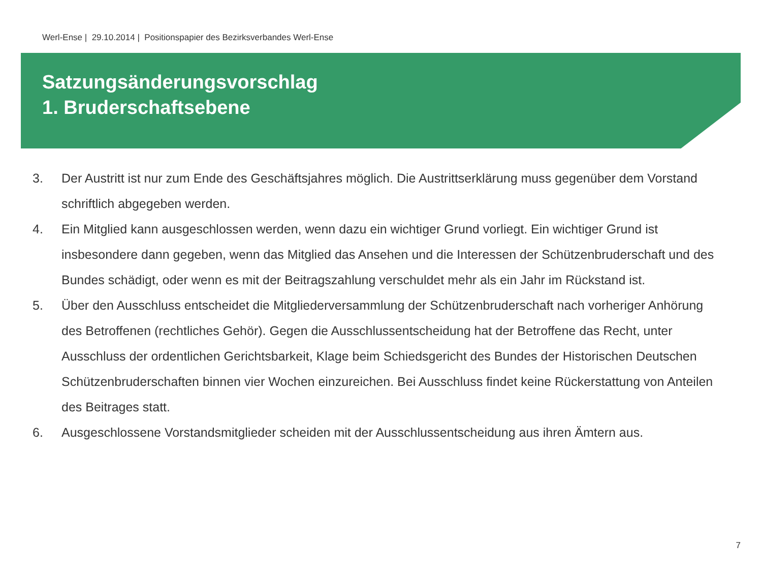Werl-Ense | 29.10.2014 | Positionspapier des Bezirksverbandes Werl-Ense
Satzungsänderungsvorschlag
1. Bruderschaftsebene
3. Der Austritt ist nur zum Ende des Geschäftsjahres möglich. Die Austrittserklärung muss gegenüber dem Vorstand schriftlich abgegeben werden.
4. Ein Mitglied kann ausgeschlossen werden, wenn dazu ein wichtiger Grund vorliegt. Ein wichtiger Grund ist insbesondere dann gegeben, wenn das Mitglied das Ansehen und die Interessen der Schützenbruderschaft und des Bundes schädigt, oder wenn es mit der Beitragszahlung verschuldet mehr als ein Jahr im Rückstand ist.
5. Über den Ausschluss entscheidet die Mitgliederversammlung der Schützenbruderschaft nach vorheriger Anhörung des Betroffenen (rechtliches Gehör). Gegen die Ausschlussentscheidung hat der Betroffene das Recht, unter Ausschluss der ordentlichen Gerichtsbarkeit, Klage beim Schiedsgericht des Bundes der Historischen Deutschen Schützenbruderschaften binnen vier Wochen einzureichen. Bei Ausschluss findet keine Rückerstattung von Anteilen des Beitrages statt.
6. Ausgeschlossene Vorstandsmitglieder scheiden mit der Ausschlussentscheidung aus ihren Ämtern aus.
7